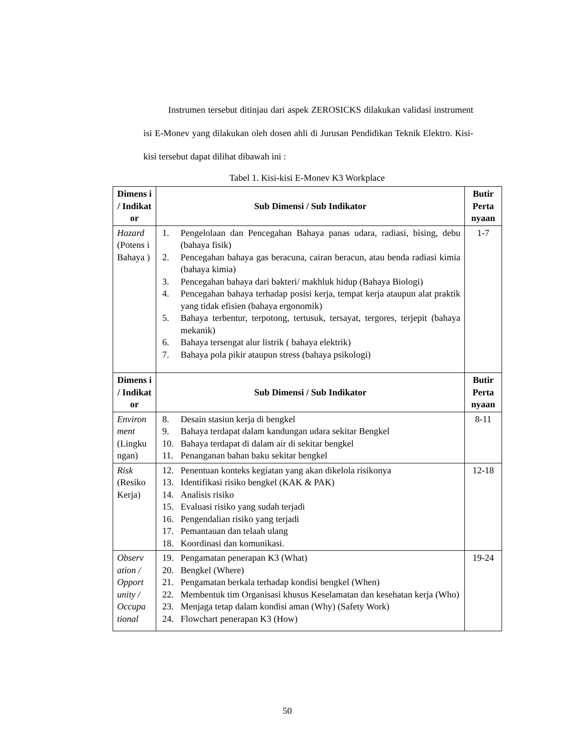Instrumen tersebut ditinjau dari aspek ZEROSICKS dilakukan validasi instrument isi E-Monev yang dilakukan oleh dosen ahli di Jurusan Pendidikan Teknik Elektro. Kisi-kisi tersebut dapat dilihat dibawah ini :
Tabel 1. Kisi-kisi E-Monev K3 Workplace
| Dimens i / Indikat or | Sub Dimensi / Sub Indikator | Butir Perta nyaan |
| --- | --- | --- |
| Hazard (Potens i Bahaya ) | 1. Pengelolaan dan Pencegahan Bahaya panas udara, radiasi, bising, debu (bahaya fisik) 2. Pencegahan bahaya gas beracuna, cairan beracun, atau benda radiasi kimia (bahaya kimia) 3. Pencegahan bahaya dari bakteri/ makhluk hidup (Bahaya Biologi) 4. Pencegahan bahaya terhadap posisi kerja, tempat kerja ataupun alat praktik yang tidak efisien (bahaya ergonomik) 5. Bahaya terbentur, terpotong, tertusuk, tersayat, tergores, terjepit (bahaya mekanik) 6. Bahaya tersengat alur listrik ( bahaya elektrik) 7. Bahaya pola pikir ataupun stress (bahaya psikologi) | 1-7 |
| Dimens i / Indikat or | Sub Dimensi / Sub Indikator | Butir Perta nyaan |
| Environ ment (Lingku ngan) | 8. Desain stasiun kerja di bengkel 9. Bahaya terdapat dalam kandungan udara sekitar Bengkel 10. Bahaya terdapat di dalam air di sekitar bengkel 11. Penanganan bahan baku sekitar bengkel | 8-11 |
| Risk (Resiko Kerja) | 12. Penentuan konteks kegiatan yang akan dikelola risikonya 13. Identifikasi risiko bengkel (KAK & PAK) 14. Analisis risiko 15. Evaluasi risiko yang sudah terjadi 16. Pengendalian risiko yang terjadi 17. Pemantauan dan telaah ulang 18. Koordinasi dan komunikasi. | 12-18 |
| Observ ation / Opport unity / Occupa tional | 19. Pengamatan penerapan K3 (What) 20. Bengkel (Where) 21. Pengamatan berkala terhadap kondisi bengkel (When) 22. Membentuk tim Organisasi khusus Keselamatan dan kesehatan kerja (Who) 23. Menjaga tetap dalam kondisi aman (Why) (Safety Work) 24. Flowchart penerapan K3 (How) | 19-24 |
50